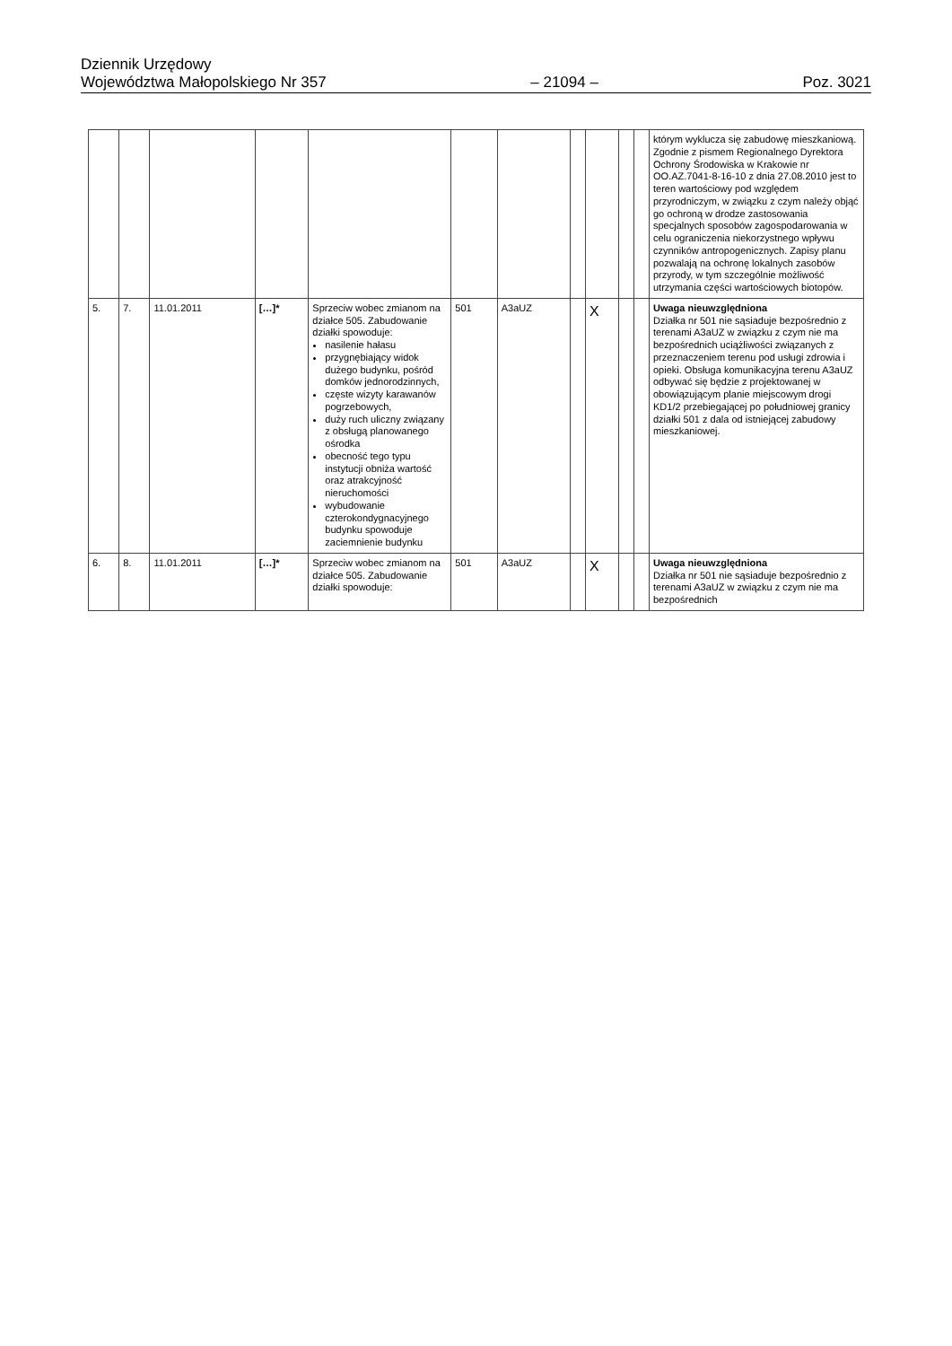Dziennik Urzędowy
Województwa Małopolskiego Nr 357
– 21094 –
Poz. 3021
| | | | | | | | | | | | którym wyklucza się zabudowę mieszkaniową. Zgodnie z pismem Regionalnego Dyrektora Ochrony Środowiska w Krakowie nr OO.AZ.7041-8-16-10 z dnia 27.08.2010 jest to teren wartościowy pod względem przyrodniczym, w związku z czym należy objąć go ochroną w drodze zastosowania specjalnych sposobów zagospodarowania w celu ograniczenia niekorzystnego wpływu czynników antropogenicznych. Zapisy planu pozwalają na ochronę lokalnych zasobów przyrody, w tym szczególnie możliwość utrzymania części wartościowych biotopów. |
| 5. | 7. | 11.01.2011 | […]* | Sprzeciw wobec zmianom na działce 505. Zabudowanie działki spowoduje: nasilenie hałasu przygnębiający widok dużego budynku, pośród domków jednorodzinnych, częste wizyty karawanów pogrzebowych, duży ruch uliczny związany z obsługą planowanego ośrodka obecność tego typu instytucji obniża wartość oraz atrakcyjność nieruchomości wybudowanie czterokondygnacyjnego budynku spowoduje zaciemnienie budynku | 501 | A3aUZ | | X | | | Uwaga nieuwzględniona Działka nr 501 nie sąsiaduje bezpośrednio z terenami A3aUZ w związku z czym nie ma bezpośrednich uciążliwości związanych z przeznaczeniem terenu pod usługi zdrowia i opieki. Obsługa komunikacyjna terenu A3aUZ odbywać się będzie z projektowanej w obowiązującym planie miejscowym drogi KD1/2 przebiegającej po południowej granicy działki 501 z dala od istniejącej zabudowy mieszkaniowej. |
| 6. | 8. | 11.01.2011 | […]* | Sprzeciw wobec zmianom na działce 505. Zabudowanie działki spowoduje: | 501 | A3aUZ | | X | | | Uwaga nieuwzględniona Działka nr 501 nie sąsiaduje bezpośrednio z terenami A3aUZ w związku z czym nie ma bezpośrednich |